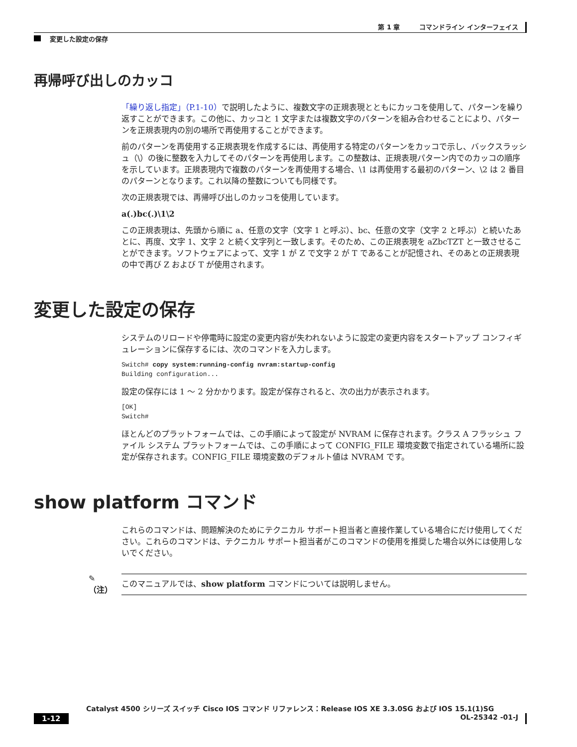第 1 章　　　コマンドライン インターフェイス
変更した設定の保存
再帰呼び出しのカッコ
「繰り返し指定」（P.1-10）で説明したように、複数文字の正規表現とともにカッコを使用して、パターンを繰り返すことができます。この他に、カッコと 1 文字または複数文字のパターンを組み合わせることにより、パターンを正規表現内の別の場所で再使用することができます。
前のパターンを再使用する正規表現を作成するには、再使用する特定のパターンをカッコで示し、バックスラッシュ（\）の後に整数を入力してそのパターンを再使用します。この整数は、正規表現パターン内でのカッコの順序を示しています。正規表現内で複数のパターンを再使用する場合、\1 は再使用する最初のパターン、\2 は 2 番目のパターンとなります。これ以降の整数についても同様です。
次の正規表現では、再帰呼び出しのカッコを使用しています。
a(.)bc(.)\1\2
この正規表現は、先頭から順に a、任意の文字（文字 1 と呼ぶ）、bc、任意の文字（文字 2 と呼ぶ）と続いたあとに、再度、文字 1、文字 2 と続く文字列と一致します。そのため、この正規表現を aZbcTZT と一致させることができます。ソフトウェアによって、文字 1 が Z で文字 2 が T であることが記憶され、そのあとの正規表現の中で再び Z および T が使用されます。
変更した設定の保存
システムのリロードや停電時に設定の変更内容が失われないように設定の変更内容をスタートアップ コンフィギュレーションに保存するには、次のコマンドを入力します。
Switch# copy system:running-config nvram:startup-config
Building configuration...
設定の保存には 1 ～ 2 分かかります。設定が保存されると、次の出力が表示されます。
[OK]
Switch#
ほとんどのプラットフォームでは、この手順によって設定が NVRAM に保存されます。クラス A フラッシュ ファイル システム プラットフォームでは、この手順によって CONFIG_FILE 環境変数で指定されている場所に設定が保存されます。CONFIG_FILE 環境変数のデフォルト値は NVRAM です。
show platform コマンド
これらのコマンドは、問題解決のためにテクニカル サポート担当者と直接作業している場合にだけ使用してください。これらのコマンドは、テクニカル サポート担当者がこのコマンドの使用を推奨した場合以外には使用しないでください。
✎
（注）
このマニュアルでは、show platform コマンドについては説明しません。
Catalyst 4500 シリーズ スイッチ Cisco IOS コマンド リファレンス：Release IOS XE 3.3.0SG および IOS 15.1(1)SG
1-12 OL-25342 -01-J